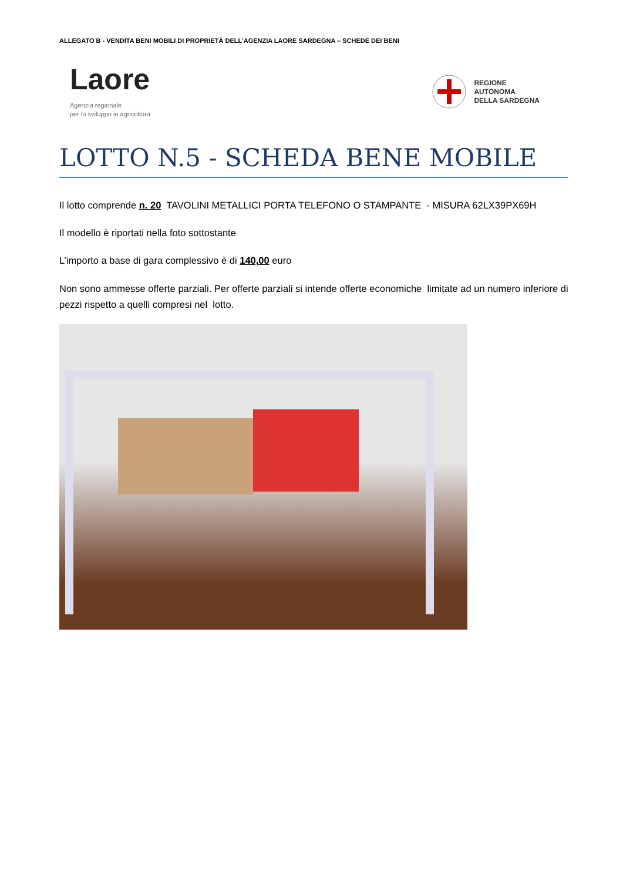ALLEGATO B - VENDITA BENI MOBILI DI PROPRIETÀ DELL’AGENZIA LAORE SARDEGNA – SCHEDE DEI BENI
Laore
Agenzia regionale
per lo sviluppo in agricoltura
REGIONE
AUTONOMA
DELLA SARDEGNA
LOTTO N.5 - SCHEDA BENE MOBILE
Il lotto comprende n. 20 TAVOLINI METALLICI PORTA TELEFONO O STAMPANTE - MISURA 62LX39PX69H
Il modello è riportati nella foto sottostante
L’importo a base di gara complessivo è di 140,00 euro
Non sono ammesse offerte parziali. Per offerte parziali si intende offerte economiche limitate ad un numero inferiore di pezzi rispetto a quelli compresi nel lotto.